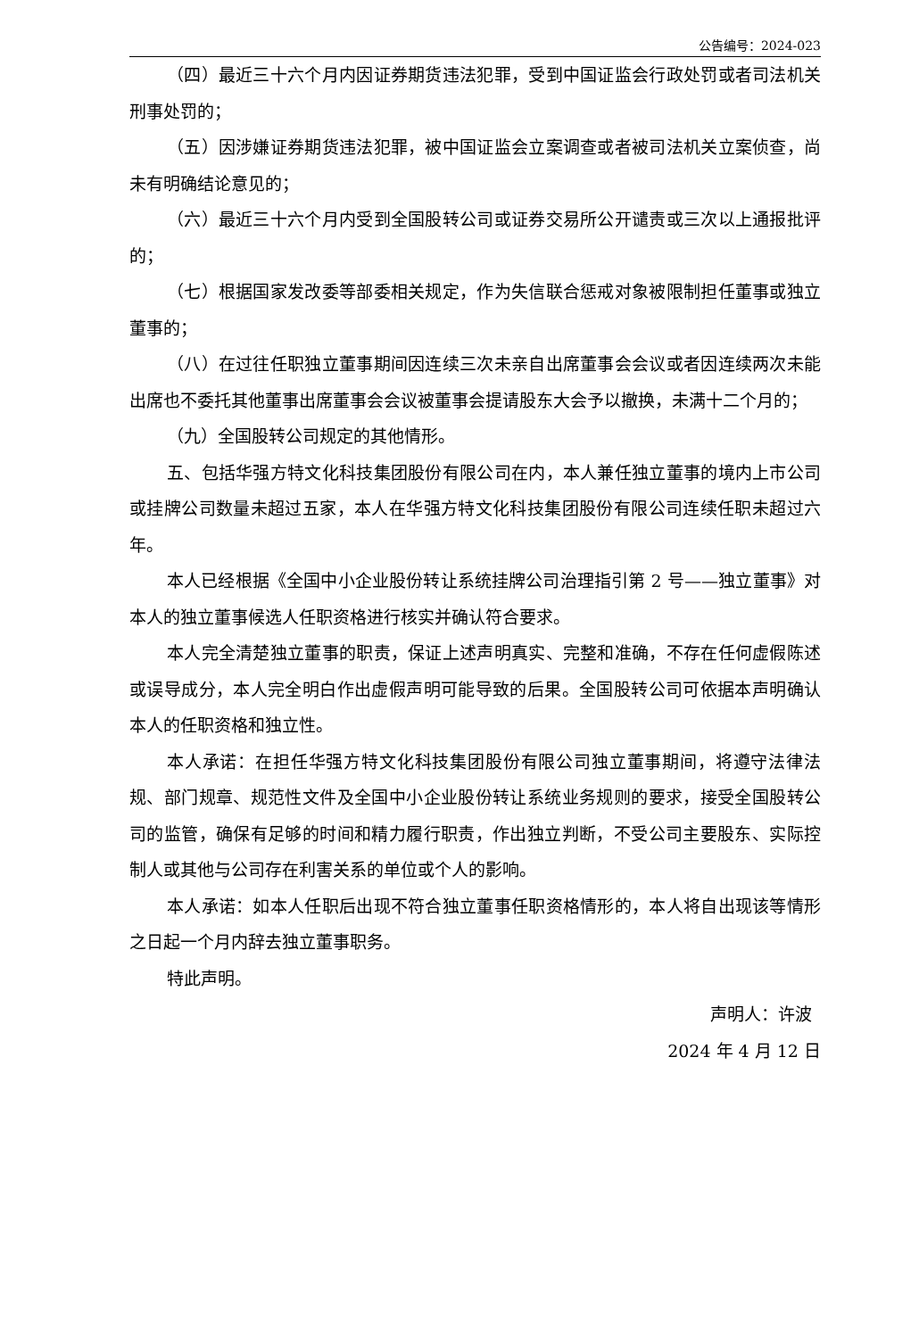公告编号：2024-023
（四）最近三十六个月内因证券期货违法犯罪，受到中国证监会行政处罚或者司法机关刑事处罚的；
（五）因涉嫌证券期货违法犯罪，被中国证监会立案调查或者被司法机关立案侦查，尚未有明确结论意见的；
（六）最近三十六个月内受到全国股转公司或证券交易所公开谴责或三次以上通报批评的；
（七）根据国家发改委等部委相关规定，作为失信联合惩戒对象被限制担任董事或独立董事的；
（八）在过往任职独立董事期间因连续三次未亲自出席董事会会议或者因连续两次未能出席也不委托其他董事出席董事会会议被董事会提请股东大会予以撤换，未满十二个月的；
（九）全国股转公司规定的其他情形。
五、包括华强方特文化科技集团股份有限公司在内，本人兼任独立董事的境内上市公司或挂牌公司数量未超过五家，本人在华强方特文化科技集团股份有限公司连续任职未超过六年。
本人已经根据《全国中小企业股份转让系统挂牌公司治理指引第 2 号——独立董事》对本人的独立董事候选人任职资格进行核实并确认符合要求。
本人完全清楚独立董事的职责，保证上述声明真实、完整和准确，不存在任何虚假陈述或误导成分，本人完全明白作出虚假声明可能导致的后果。全国股转公司可依据本声明确认本人的任职资格和独立性。
本人承诺：在担任华强方特文化科技集团股份有限公司独立董事期间，将遵守法律法规、部门规章、规范性文件及全国中小企业股份转让系统业务规则的要求，接受全国股转公司的监管，确保有足够的时间和精力履行职责，作出独立判断，不受公司主要股东、实际控制人或其他与公司存在利害关系的单位或个人的影响。
本人承诺：如本人任职后出现不符合独立董事任职资格情形的，本人将自出现该等情形之日起一个月内辞去独立董事职务。
特此声明。
声明人：许波
2024 年 4 月 12 日